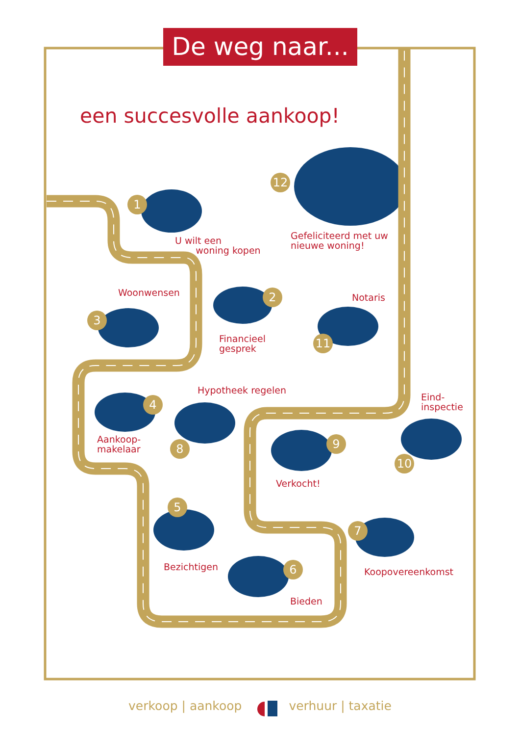De weg naar...
een succesvolle aankoop!
12
1
U wilt een
woning kopen
Gefeliciteerd met uw
nieuwe woning!
Woonwensen
2
Notaris
3
Financieel
gesprek
11
4
Hypotheek regelen
Eind-
inspectie
Aankoop-
makelaar
8
9
10
Verkocht!
5
7
Bezichtigen
6
Koopovereenkomst
Bieden
verkoop | aankoop verhuur | taxatie